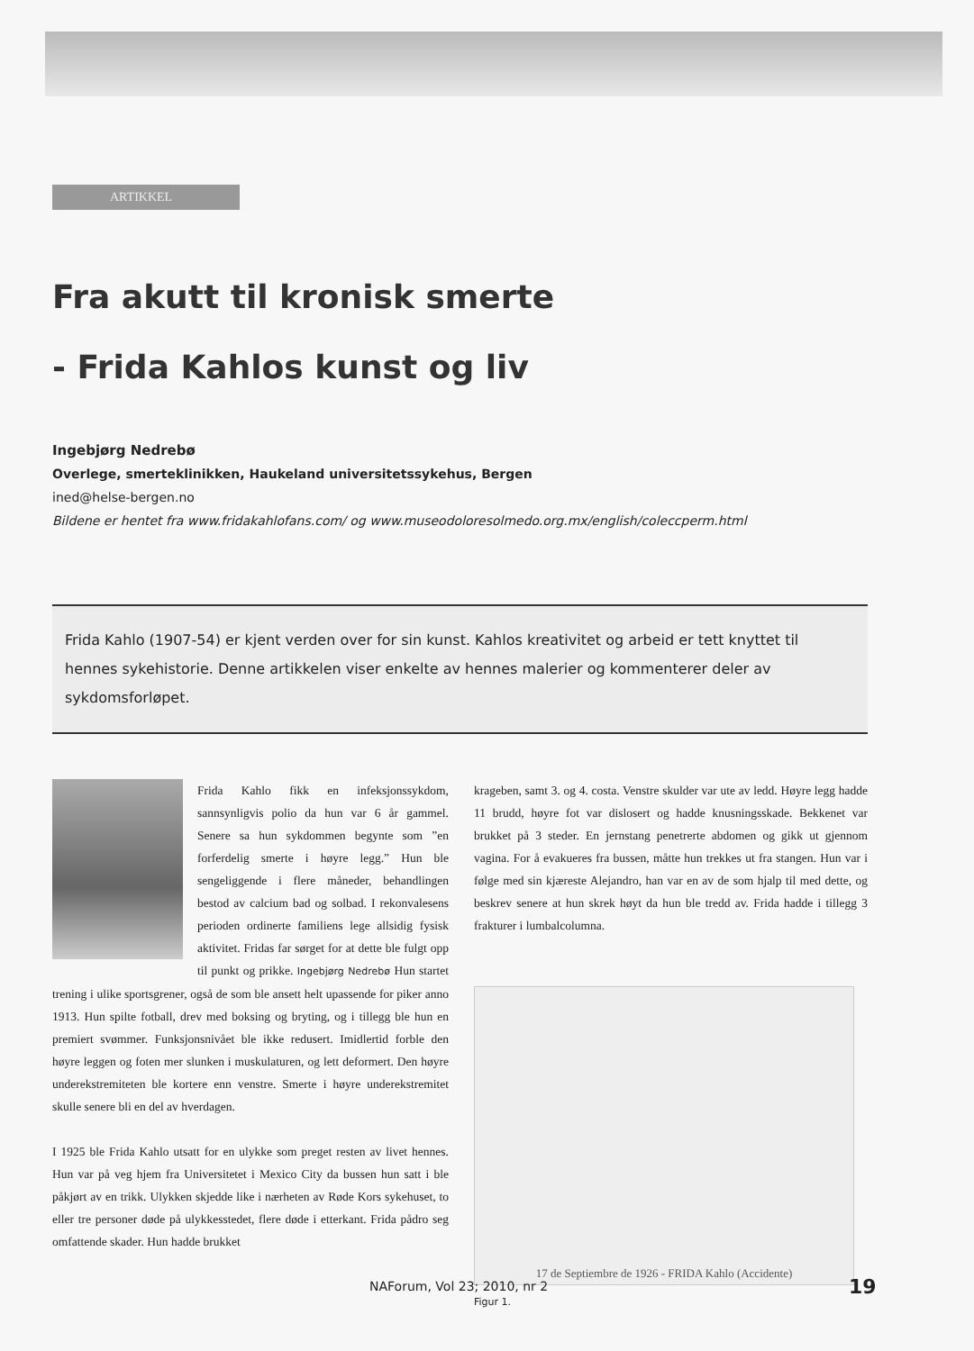ARTIKKEL
Fra akutt til kronisk smerte
- Frida Kahlos kunst og liv
Ingebjørg Nedrebø
Overlege, smerteklinikken, Haukeland universitetssykehus, Bergen
ined@helse-bergen.no
Bildene er hentet fra www.fridakahlofans.com/ og www.museodoloresolmedo.org.mx/english/coleccperm.html
Frida Kahlo (1907-54) er kjent verden over for sin kunst. Kahlos kreativitet og arbeid er tett knyttet til hennes sykehistorie. Denne artikkelen viser enkelte av hennes malerier og kommenterer deler av sykdomsforløpet.
Frida Kahlo fikk en infeksjonssykdom, sannsynligvis polio da hun var 6 år gammel. Senere sa hun sykdommen begynte som ”en forferdelig smerte i høyre legg.” Hun ble sengeliggende i flere måneder, behandlingen bestod av calcium bad og solbad. I rekonvalesens perioden ordinerte familiens lege allsidig fysisk aktivitet. Fridas far sørget for at dette ble fulgt opp til punkt og prikke. Ingebjørg Nedrebø Hun startet trening i ulike sportsgrener, også de som ble ansett helt upassende for piker anno 1913. Hun spilte fotball, drev med boksing og bryting, og i tillegg ble hun en premiert svømmer. Funksjonsnivået ble ikke redusert. Imidlertid forble den høyre leggen og foten mer slunken i muskulaturen, og lett deformert. Den høyre underekstremiteten ble kortere enn venstre. Smerte i høyre underekstremitet skulle senere bli en del av hverdagen.
I 1925 ble Frida Kahlo utsatt for en ulykke som preget resten av livet hennes. Hun var på veg hjem fra Universitetet i Mexico City da bussen hun satt i ble påkjørt av en trikk. Ulykken skjedde like i nærheten av Røde Kors sykehuset, to eller tre personer døde på ulykkesstedet, flere døde i etterkant. Frida pådro seg omfattende skader. Hun hadde brukket
krageben, samt 3. og 4. costa. Venstre skulder var ute av ledd. Høyre legg hadde 11 brudd, høyre fot var dislosert og hadde knusningsskade. Bekkenet var brukket på 3 steder. En jernstang penetrerte abdomen og gikk ut gjennom vagina. For å evakueres fra bussen, måtte hun trekkes ut fra stangen. Hun var i følge med sin kjæreste Alejandro, han var en av de som hjalp til med dette, og beskrev senere at hun skrek høyt da hun ble tredd av. Frida hadde i tillegg 3 frakturer i lumbalcolumna.
17 de Septiembre de 1926 - FRIDA Kahlo (Accidente)
Figur 1.
NAForum, Vol 23; 2010, nr 2 19